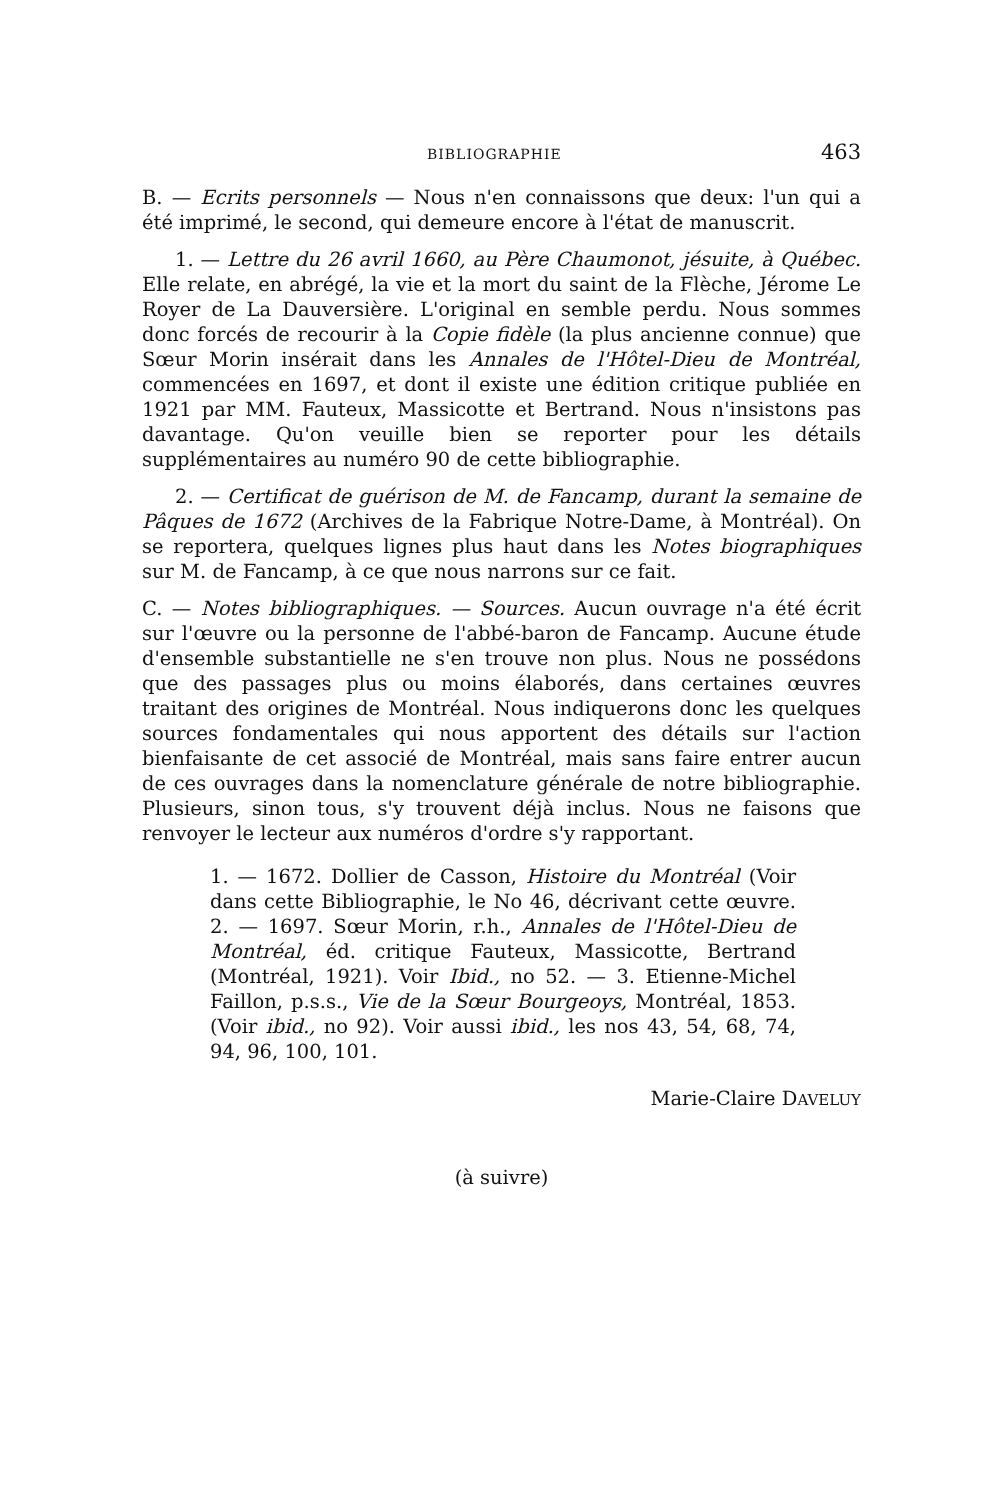BIBLIOGRAPHIE 463
B. — Ecrits personnels — Nous n'en connaissons que deux: l'un qui a été imprimé, le second, qui demeure encore à l'état de manuscrit.
1. — Lettre du 26 avril 1660, au Père Chaumonot, jésuite, à Québec. Elle relate, en abrégé, la vie et la mort du saint de la Flèche, Jérome Le Royer de La Dauversière. L'original en semble perdu. Nous sommes donc forcés de recourir à la Copie fidèle (la plus ancienne connue) que Sœur Morin insérait dans les Annales de l'Hôtel-Dieu de Montréal, commencées en 1697, et dont il existe une édition critique publiée en 1921 par MM. Fauteux, Massicotte et Bertrand. Nous n'insistons pas davantage. Qu'on veuille bien se reporter pour les détails supplémentaires au numéro 90 de cette bibliographie.
2. — Certificat de guérison de M. de Fancamp, durant la semaine de Pâques de 1672 (Archives de la Fabrique Notre-Dame, à Montréal). On se reportera, quelques lignes plus haut dans les Notes biographiques sur M. de Fancamp, à ce que nous narrons sur ce fait.
C. — Notes bibliographiques. — Sources. Aucun ouvrage n'a été écrit sur l'œuvre ou la personne de l'abbé-baron de Fancamp. Aucune étude d'ensemble substantielle ne s'en trouve non plus. Nous ne possédons que des passages plus ou moins élaborés, dans certaines œuvres traitant des origines de Montréal. Nous indiquerons donc les quelques sources fondamentales qui nous apportent des détails sur l'action bienfaisante de cet associé de Montréal, mais sans faire entrer aucun de ces ouvrages dans la nomenclature générale de notre bibliographie. Plusieurs, sinon tous, s'y trouvent déjà inclus. Nous ne faisons que renvoyer le lecteur aux numéros d'ordre s'y rapportant.
1. — 1672. Dollier de Casson, Histoire du Montréal (Voir dans cette Bibliographie, le No 46, décrivant cette œuvre. 2. — 1697. Sœur Morin, r.h., Annales de l'Hôtel-Dieu de Montréal, éd. critique Fauteux, Massicotte, Bertrand (Montréal, 1921). Voir Ibid., no 52. — 3. Etienne-Michel Faillon, p.s.s., Vie de la Sœur Bourgeoys, Montréal, 1853. (Voir ibid., no 92). Voir aussi ibid., les nos 43, 54, 68, 74, 94, 96, 100, 101.
Marie-Claire DAVELUY
(à suivre)